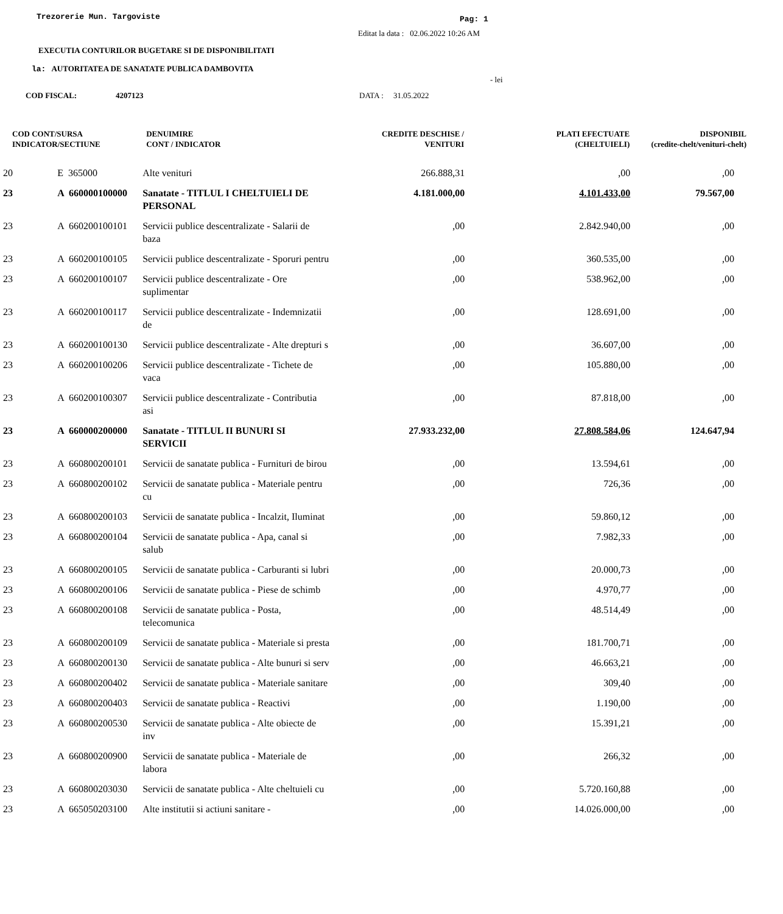Trezorerie Mun. Targoviste Pag: 1
Editat la data : 02.06.2022 10:26 AM
EXECUTIA CONTURILOR BUGETARE SI DE DISPONIBILITATI
la: AUTORITATEA DE SANATATE PUBLICA DAMBOVITA
- lei
COD FISCAL: 4207123 DATA : 31.05.2022
| COD CONT/SURSA INDICATOR/SECTIUNE | | DENUIMIRE CONT / INDICATOR | CREDITE DESCHISE / VENITURI | PLATI EFECTUATE (CHELTUIELI) | DISPONIBIL (credite-chelt/venituri-chelt) |
| --- | --- | --- | --- | --- | --- |
| 20 | E 365000 | Alte venituri | 266.888,31 | ,00 | ,00 |
| 23 | A 660000100000 | Sanatate - TITLUL I CHELTUIELI DE PERSONAL | 4.181.000,00 | 4.101.433,00 | 79.567,00 |
| 23 | A 660200100101 | Servicii publice descentralizate - Salarii de baza | ,00 | 2.842.940,00 | ,00 |
| 23 | A 660200100105 | Servicii publice descentralizate - Sporuri pentru | ,00 | 360.535,00 | ,00 |
| 23 | A 660200100107 | Servicii publice descentralizate - Ore suplimentar | ,00 | 538.962,00 | ,00 |
| 23 | A 660200100117 | Servicii publice descentralizate - Indemnizatii de | ,00 | 128.691,00 | ,00 |
| 23 | A 660200100130 | Servicii publice descentralizate - Alte drepturi s | ,00 | 36.607,00 | ,00 |
| 23 | A 660200100206 | Servicii publice descentralizate - Tichete de vaca | ,00 | 105.880,00 | ,00 |
| 23 | A 660200100307 | Servicii publice descentralizate - Contributia asi | ,00 | 87.818,00 | ,00 |
| 23 | A 660000200000 | Sanatate - TITLUL II BUNURI SI SERVICII | 27.933.232,00 | 27.808.584,06 | 124.647,94 |
| 23 | A 660800200101 | Servicii de sanatate publica - Furnituri de birou | ,00 | 13.594,61 | ,00 |
| 23 | A 660800200102 | Servicii de sanatate publica - Materiale pentru cu | ,00 | 726,36 | ,00 |
| 23 | A 660800200103 | Servicii de sanatate publica - Incalzit, Iluminat | ,00 | 59.860,12 | ,00 |
| 23 | A 660800200104 | Servicii de sanatate publica - Apa, canal si salub | ,00 | 7.982,33 | ,00 |
| 23 | A 660800200105 | Servicii de sanatate publica - Carburanti si lubri | ,00 | 20.000,73 | ,00 |
| 23 | A 660800200106 | Servicii de sanatate publica - Piese de schimb | ,00 | 4.970,77 | ,00 |
| 23 | A 660800200108 | Servicii de sanatate publica - Posta, telecomunica | ,00 | 48.514,49 | ,00 |
| 23 | A 660800200109 | Servicii de sanatate publica - Materiale si presta | ,00 | 181.700,71 | ,00 |
| 23 | A 660800200130 | Servicii de sanatate publica - Alte bunuri si serv | ,00 | 46.663,21 | ,00 |
| 23 | A 660800200402 | Servicii de sanatate publica - Materiale sanitare | ,00 | 309,40 | ,00 |
| 23 | A 660800200403 | Servicii de sanatate publica - Reactivi | ,00 | 1.190,00 | ,00 |
| 23 | A 660800200530 | Servicii de sanatate publica - Alte obiecte de inv | ,00 | 15.391,21 | ,00 |
| 23 | A 660800200900 | Servicii de sanatate publica - Materiale de labora | ,00 | 266,32 | ,00 |
| 23 | A 660800203030 | Servicii de sanatate publica - Alte cheltuieli cu | ,00 | 5.720.160,88 | ,00 |
| 23 | A 665050203100 | Alte institutii si actiuni sanitare - | ,00 | 14.026.000,00 | ,00 |